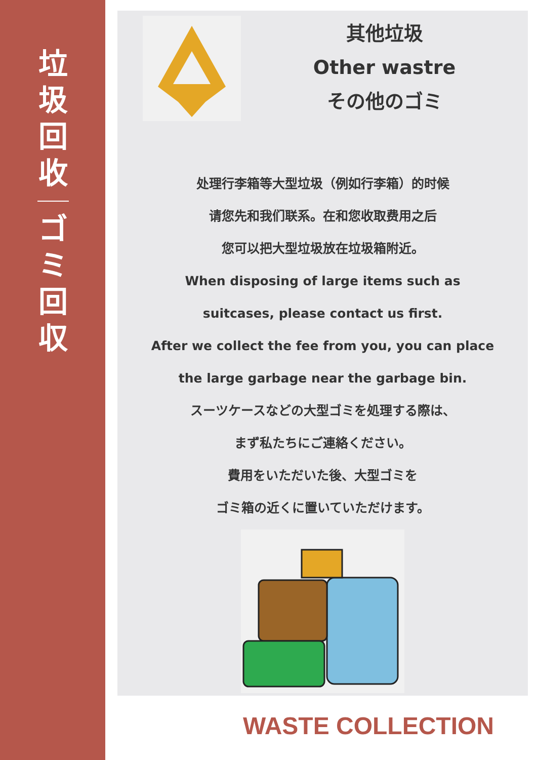垃
圾
回
收
ゴ
ミ
回
収
其他垃圾
Other wastre
その他のゴミ
处理行李箱等大型垃圾（例如行李箱）的时候
请您先和我们联系。在和您收取费用之后
您可以把大型垃圾放在垃圾箱附近。
When disposing of large items such as
suitcases, please contact us first.
After we collect the fee from you, you can place
the large garbage near the garbage bin.
スーツケースなどの大型ゴミを処理する際は、
まず私たちにご連絡ください。
費用をいただいた後、大型ゴミを
ゴミ箱の近くに置いていただけます。
WASTE COLLECTION